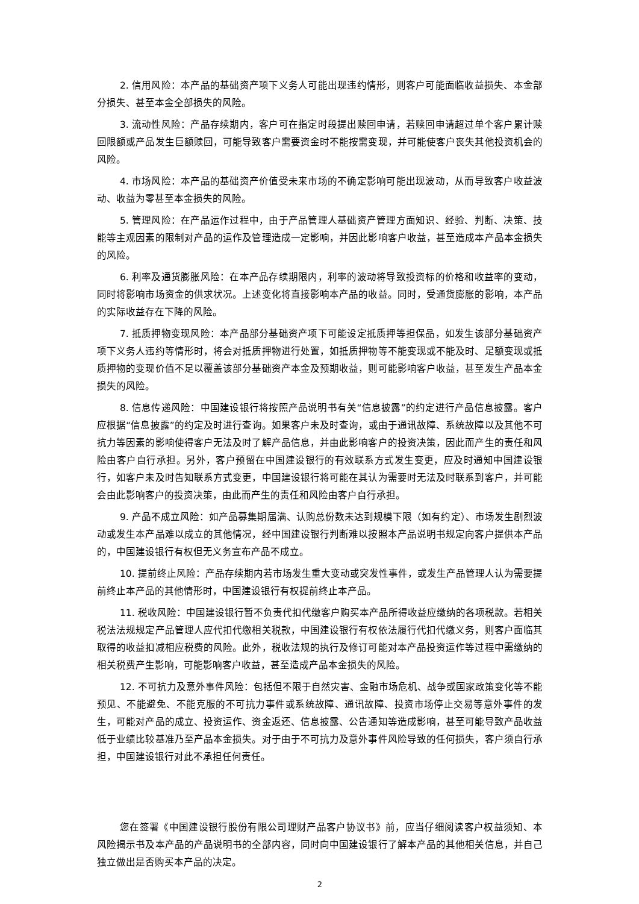2. 信用风险：本产品的基础资产项下义务人可能出现违约情形，则客户可能面临收益损失、本金部分损失、甚至本金全部损失的风险。
3. 流动性风险：产品存续期内，客户可在指定时段提出赎回申请，若赎回申请超过单个客户累计赎回限额或产品发生巨额赎回，可能导致客户需要资金时不能按需变现，并可能使客户丧失其他投资机会的风险。
4. 市场风险：本产品的基础资产价值受未来市场的不确定影响可能出现波动，从而导致客户收益波动、收益为零甚至本金损失的风险。
5. 管理风险：在产品运作过程中，由于产品管理人基础资产管理方面知识、经验、判断、决策、技能等主观因素的限制对产品的运作及管理造成一定影响，并因此影响客户收益，甚至造成本产品本金损失的风险。
6. 利率及通货膨胀风险：在本产品存续期限内，利率的波动将导致投资标的价格和收益率的变动，同时将影响市场资金的供求状况。上述变化将直接影响本产品的收益。同时，受通货膨胀的影响，本产品的实际收益存在下降的风险。
7. 抵质押物变现风险：本产品部分基础资产项下可能设定抵质押等担保品，如发生该部分基础资产项下义务人违约等情形时，将会对抵质押物进行处置，如抵质押物等不能变现或不能及时、足额变现或抵质押物的变现价值不足以覆盖该部分基础资产本金及预期收益，则可能影响客户收益，甚至发生产品本金损失的风险。
8. 信息传递风险：中国建设银行将按照产品说明书有关“信息披露”的约定进行产品信息披露。客户应根据“信息披露”的约定及时进行查询。如果客户未及时查询，或由于通讯故障、系统故障以及其他不可抗力等因素的影响使得客户无法及时了解产品信息，并由此影响客户的投资决策，因此而产生的责任和风险由客户自行承担。另外，客户预留在中国建设银行的有效联系方式发生变更，应及时通知中国建设银行，如客户未及时告知联系方式变更，中国建设银行将可能在其认为需要时无法及时联系到客户，并可能会由此影响客户的投资决策，由此而产生的责任和风险由客户自行承担。
9. 产品不成立风险：如产品募集期届满、认购总份数未达到规模下限（如有约定）、市场发生剧烈波动或发生本产品难以成立的其他情况，经中国建设银行判断难以按照本产品说明书规定向客户提供本产品的，中国建设银行有权但无义务宣布产品不成立。
10. 提前终止风险：产品存续期内若市场发生重大变动或突发性事件，或发生产品管理人认为需要提前终止本产品的其他情形时，中国建设银行有权提前终止本产品。
11. 税收风险：中国建设银行暂不负责代扣代缴客户购买本产品所得收益应缴纳的各项税款。若相关税法法规规定产品管理人应代扣代缴相关税款，中国建设银行有权依法履行代扣代缴义务，则客户面临其取得的收益扣减相应税费的风险。此外，税收法规的执行及修订可能对本产品投资运作等过程中需缴纳的相关税费产生影响，可能影响客户收益，甚至造成产品本金损失的风险。
12. 不可抗力及意外事件风险：包括但不限于自然灾害、金融市场危机、战争或国家政策变化等不能预见、不能避免、不能克服的不可抗力事件或系统故障、通讯故障、投资市场停止交易等意外事件的发生，可能对产品的成立、投资运作、资金返还、信息披露、公告通知等造成影响，甚至可能导致产品收益低于业绩比较基准乃至产品本金损失。对于由于不可抗力及意外事件风险导致的任何损失，客户须自行承担，中国建设银行对此不承担任何责任。
您在签署《中国建设银行股份有限公司理财产品客户协议书》前，应当仔细阅读客户权益须知、本风险揭示书及本产品的产品说明书的全部内容，同时向中国建设银行了解本产品的其他相关信息，并自己独立做出是否购买本产品的决定。
2